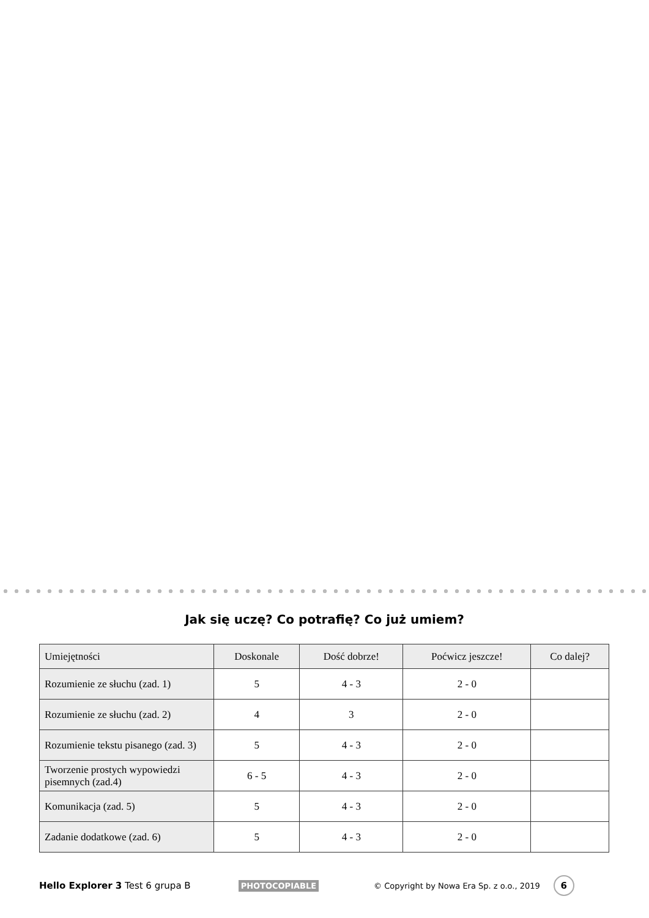Jak się uczę? Co potrafię? Co już umiem?
| Umiejętności | Doskonale | Dość dobrze! | Poćwicz jeszcze! | Co dalej? |
| --- | --- | --- | --- | --- |
| Rozumienie ze słuchu (zad. 1) | 5 | 4 - 3 | 2 - 0 | |
| Rozumienie ze słuchu (zad. 2) | 4 | 3 | 2 - 0 | |
| Rozumienie tekstu pisanego (zad. 3) | 5 | 4 - 3 | 2 - 0 | |
| Tworzenie prostych wypowiedzi pisemnych (zad.4) | 6 - 5 | 4 - 3 | 2 - 0 | |
| Komunikacja (zad. 5) | 5 | 4 - 3 | 2 - 0 | |
| Zadanie dodatkowe (zad. 6) | 5 | 4 - 3 | 2 - 0 | |
Hello Explorer 3 Test 6 grupa B PHOTOCOPIABLE © Copyright by Nowa Era Sp. z o.o., 2019 6